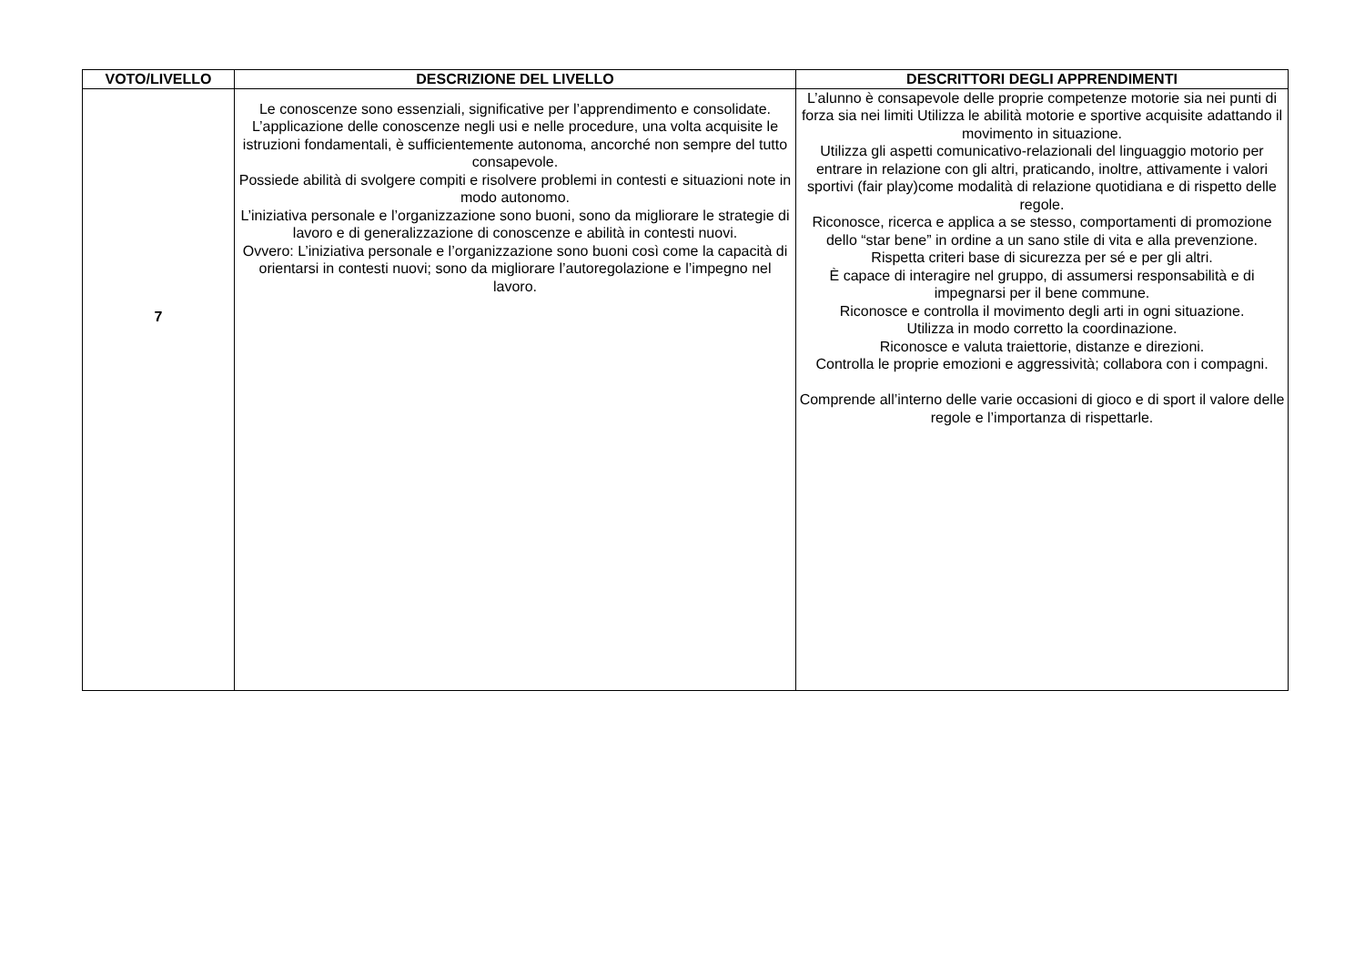| VOTO/LIVELLO | DESCRIZIONE DEL LIVELLO | DESCRITTORI DEGLI APPRENDIMENTI |
| --- | --- | --- |
| 7 | Le conoscenze sono essenziali, significative per l’apprendimento e consolidate. L’applicazione delle conoscenze negli usi e nelle procedure, una volta acquisite le istruzioni fondamentali, è sufficientemente autonoma, ancorché non sempre del tutto consapevole. Possiede abilità di svolgere compiti e risolvere problemi in contesti e situazioni note in modo autonomo. L’iniziativa personale e l’organizzazione sono buoni, sono da migliorare le strategie di lavoro e di generalizzazione di conoscenze e abilità in contesti nuovi. Ovvero: L’iniziativa personale e l’organizzazione sono buoni così come la capacità di orientarsi in contesti nuovi; sono da migliorare l’autoregolazione e l’impegno nel lavoro. | L’alunno è consapevole delle proprie competenze motorie sia nei punti di forza sia nei limiti Utilizza le abilità motorie e sportive acquisite adattando il movimento in situazione. Utilizza gli aspetti comunicativo-relazionali del linguaggio motorio per entrare in relazione con gli altri, praticando, inoltre, attivamente i valori sportivi (fair play)come modalità di relazione quotidiana e di rispetto delle regole. Riconosce, ricerca e applica a se stesso, comportamenti di promozione dello “star bene” in ordine a un sano stile di vita e alla prevenzione. Rispetta criteri base di sicurezza per sé e per gli altri. È capace di interagire nel gruppo, di assumersi responsabilità e di impegnarsi per il bene commune. Riconosce e controlla il movimento degli arti in ogni situazione. Utilizza in modo corretto la coordinazione. Riconosce e valuta traiettorie, distanze e direzioni. Controlla le proprie emozioni e aggressività; collabora con i compagni. Comprende all’interno delle varie occasioni di gioco e di sport il valore delle regole e l’importanza di rispettarle. |